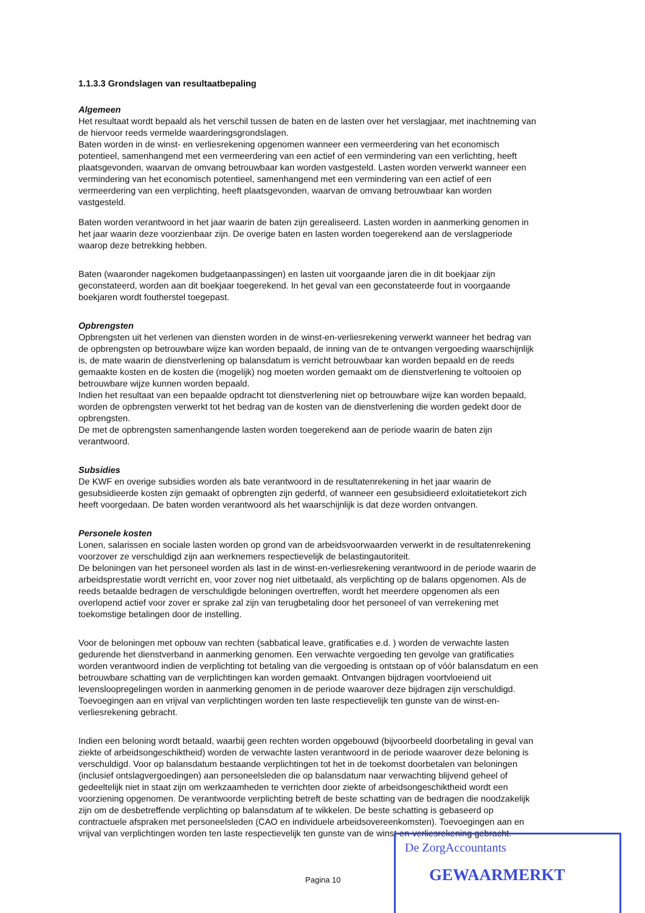1.1.3.3 Grondslagen van resultaatbepaling
Algemeen
Het resultaat wordt bepaald als het verschil tussen de baten en de lasten over het verslagjaar, met inachtneming van de hiervoor reeds vermelde waarderingsgrondslagen.
Baten worden in de winst- en verliesrekening opgenomen wanneer een vermeerdering van het economisch potentieel, samenhangend met een vermeerdering van een actief of een vermindering van een verlichting, heeft plaatsgevonden, waarvan de omvang betrouwbaar kan worden vastgesteld. Lasten worden verwerkt wanneer een vermindering van het economisch potentieel, samenhangend met een vermindering van een actief of een vermeerdering van een verplichting, heeft plaatsgevonden, waarvan de omvang betrouwbaar kan worden vastgesteld.
Baten worden verantwoord in het jaar waarin de baten zijn gerealiseerd. Lasten worden in aanmerking genomen in het jaar waarin deze voorzienbaar zijn. De overige baten en lasten worden toegerekend aan de verslagperiode waarop deze betrekking hebben.
Baten (waaronder nagekomen budgetaanpassingen) en lasten uit voorgaande jaren die in dit boekjaar zijn geconstateerd, worden aan dit boekjaar toegerekend. In het geval van een geconstateerde fout in voorgaande boekjaren wordt foutherstel toegepast.
Opbrengsten
Opbrengsten uit het verlenen van diensten worden in de winst-en-verliesrekening verwerkt wanneer het bedrag van de opbrengsten op betrouwbare wijze kan worden bepaald, de inning van de te ontvangen vergoeding waarschijnlijk is, de mate waarin de dienstverlening op balansdatum is verricht betrouwbaar kan worden bepaald en de reeds gemaakte kosten en de kosten die (mogelijk) nog moeten worden gemaakt om de dienstverlening te voltooien op betrouwbare wijze kunnen worden bepaald.
Indien het resultaat van een bepaalde opdracht tot dienstverlening niet op betrouwbare wijze kan worden bepaald, worden de opbrengsten verwerkt tot het bedrag van de kosten van de dienstverlening die worden gedekt door de opbrengsten.
De met de opbrengsten samenhangende lasten worden toegerekend aan de periode waarin de baten zijn verantwoord.
Subsidies
De KWF en overige subsidies worden als bate verantwoord in de resultatenrekening in het jaar waarin de gesubsidieerde kosten zijn gemaakt of opbrengten zijn gederfd, of wanneer een gesubsidieerd exloitatietekort zich heeft voorgedaan. De baten worden verantwoord als het waarschijnlijk is dat deze worden ontvangen.
Personele kosten
Lonen, salarissen en sociale lasten worden op grond van de arbeidsvoorwaarden verwerkt in de resultatenrekening voorzover ze verschuldigd zijn aan werknemers respectievelijk de belastingautoriteit.
De beloningen van het personeel worden als last in de winst-en-verliesrekening verantwoord in de periode waarin de arbeidsprestatie wordt verricht en, voor zover nog niet uitbetaald, als verplichting op de balans opgenomen. Als de reeds betaalde bedragen de verschuldigde beloningen overtreffen, wordt het meerdere opgenomen als een overlopend actief voor zover er sprake zal zijn van terugbetaling door het personeel of van verrekening met toekomstige betalingen door de instelling.
Voor de beloningen met opbouw van rechten (sabbatical leave, gratificaties e.d. ) worden de verwachte lasten gedurende het dienstverband in aanmerking genomen. Een verwachte vergoeding ten gevolge van gratificaties worden verantwoord indien de verplichting tot betaling van die vergoeding is ontstaan op of vóór balansdatum en een betrouwbare schatting van de verplichtingen kan worden gemaakt. Ontvangen bijdragen voortvloeiend uit levensloopregelingen worden in aanmerking genomen in de periode waarover deze bijdragen zijn verschuldigd. Toevoegingen aan en vrijval van verplichtingen worden ten laste respectievelijk ten gunste van de winst-en-verliesrekening gebracht.
Indien een beloning wordt betaald, waarbij geen rechten worden opgebouwd (bijvoorbeeld doorbetaling in geval van ziekte of arbeidsongeschiktheid) worden de verwachte lasten verantwoord in de periode waarover deze beloning is verschuldigd. Voor op balansdatum bestaande verplichtingen tot het in de toekomst doorbetalen van beloningen (inclusief ontslagvergoedingen) aan personeelsleden die op balansdatum naar verwachting blijvend geheel of gedeeltelijk niet in staat zijn om werkzaamheden te verrichten door ziekte of arbeidsongeschiktheid wordt een voorziening opgenomen. De verantwoorde verplichting betreft de beste schatting van de bedragen die noodzakelijk zijn om de desbetreffende verplichting op balansdatum af te wikkelen. De beste schatting is gebaseerd op contractuele afspraken met personeelsleden (CAO en individuele arbeidsovereenkomsten). Toevoegingen aan en vrijval van verplichtingen worden ten laste respectievelijk ten gunste van de winst-en-verliesrekening gebracht.
Pagina 10
De ZorgAccountants
GEWAARMERKT